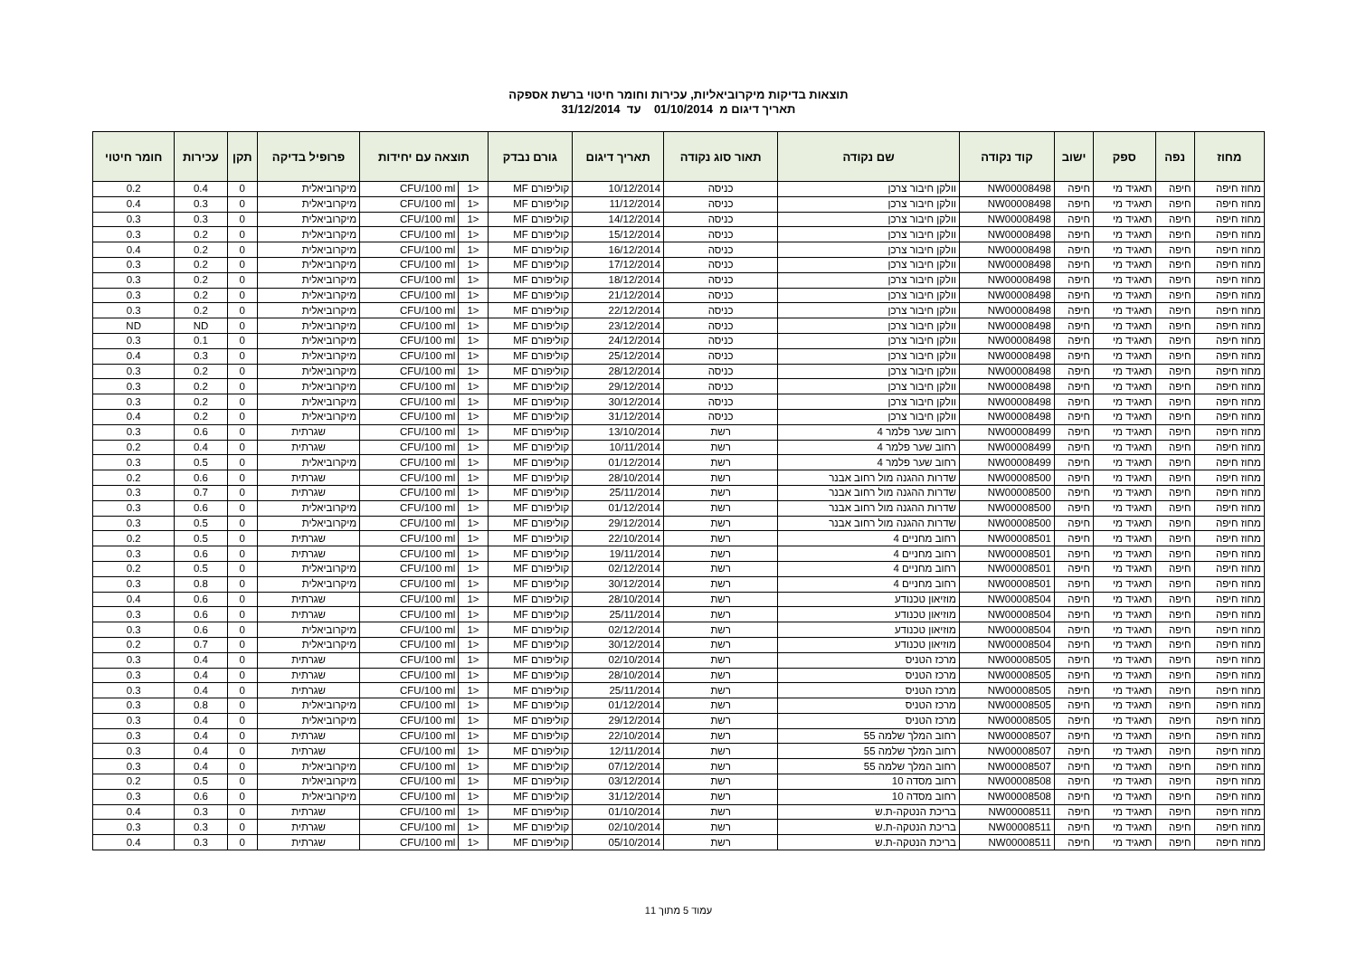תוצאות בדיקות מיקרוביאליות, עכירות וחומר חיטוי ברשת אספקה
תאריך דיגום מ 01/10/2014 עד 31/12/2014
| מחוז | נפה | ספק | ישוב | קוד נקודה | שם נקודה | תאור סוג נקודה | תאריך דיגום | גורם נבדק | תוצאה עם יחידות | | פרופיל בדיקה | תקן | עכירות | חומר חיטוי |
| --- | --- | --- | --- | --- | --- | --- | --- | --- | --- | --- | --- | --- | --- | --- |
| מחוז חיפה | חיפה | תאגיד מי | חיפה | NW00008498 | וולקן חיבור צרכן | כניסה | 10/12/2014 | קוליפורם MF | <1 | CFU/100 ml | מיקרוביאלית | 0 | 0.4 | 0.2 |
| מחוז חיפה | חיפה | תאגיד מי | חיפה | NW00008498 | וולקן חיבור צרכן | כניסה | 11/12/2014 | קוליפורם MF | <1 | CFU/100 ml | מיקרוביאלית | 0 | 0.3 | 0.4 |
| מחוז חיפה | חיפה | תאגיד מי | חיפה | NW00008498 | וולקן חיבור צרכן | כניסה | 14/12/2014 | קוליפורם MF | <1 | CFU/100 ml | מיקרוביאלית | 0 | 0.3 | 0.3 |
| מחוז חיפה | חיפה | תאגיד מי | חיפה | NW00008498 | וולקן חיבור צרכן | כניסה | 15/12/2014 | קוליפורם MF | <1 | CFU/100 ml | מיקרוביאלית | 0 | 0.2 | 0.3 |
| מחוז חיפה | חיפה | תאגיד מי | חיפה | NW00008498 | וולקן חיבור צרכן | כניסה | 16/12/2014 | קוליפורם MF | <1 | CFU/100 ml | מיקרוביאלית | 0 | 0.2 | 0.4 |
| מחוז חיפה | חיפה | תאגיד מי | חיפה | NW00008498 | וולקן חיבור צרכן | כניסה | 17/12/2014 | קוליפורם MF | <1 | CFU/100 ml | מיקרוביאלית | 0 | 0.2 | 0.3 |
| מחוז חיפה | חיפה | תאגיד מי | חיפה | NW00008498 | וולקן חיבור צרכן | כניסה | 18/12/2014 | קוליפורם MF | <1 | CFU/100 ml | מיקרוביאלית | 0 | 0.2 | 0.3 |
| מחוז חיפה | חיפה | תאגיד מי | חיפה | NW00008498 | וולקן חיבור צרכן | כניסה | 21/12/2014 | קוליפורם MF | <1 | CFU/100 ml | מיקרוביאלית | 0 | 0.2 | 0.3 |
| מחוז חיפה | חיפה | תאגיד מי | חיפה | NW00008498 | וולקן חיבור צרכן | כניסה | 22/12/2014 | קוליפורם MF | <1 | CFU/100 ml | מיקרוביאלית | 0 | 0.2 | 0.3 |
| מחוז חיפה | חיפה | תאגיד מי | חיפה | NW00008498 | וולקן חיבור צרכן | כניסה | 23/12/2014 | קוליפורם MF | <1 | CFU/100 ml | מיקרוביאלית | 0 | ND | ND |
| מחוז חיפה | חיפה | תאגיד מי | חיפה | NW00008498 | וולקן חיבור צרכן | כניסה | 24/12/2014 | קוליפורם MF | <1 | CFU/100 ml | מיקרוביאלית | 0 | 0.1 | 0.3 |
| מחוז חיפה | חיפה | תאגיד מי | חיפה | NW00008498 | וולקן חיבור צרכן | כניסה | 25/12/2014 | קוליפורם MF | <1 | CFU/100 ml | מיקרוביאלית | 0 | 0.3 | 0.4 |
| מחוז חיפה | חיפה | תאגיד מי | חיפה | NW00008498 | וולקן חיבור צרכן | כניסה | 28/12/2014 | קוליפורם MF | <1 | CFU/100 ml | מיקרוביאלית | 0 | 0.2 | 0.3 |
| מחוז חיפה | חיפה | תאגיד מי | חיפה | NW00008498 | וולקן חיבור צרכן | כניסה | 29/12/2014 | קוליפורם MF | <1 | CFU/100 ml | מיקרוביאלית | 0 | 0.2 | 0.3 |
| מחוז חיפה | חיפה | תאגיד מי | חיפה | NW00008498 | וולקן חיבור צרכן | כניסה | 30/12/2014 | קוליפורם MF | <1 | CFU/100 ml | מיקרוביאלית | 0 | 0.2 | 0.3 |
| מחוז חיפה | חיפה | תאגיד מי | חיפה | NW00008498 | וולקן חיבור צרכן | כניסה | 31/12/2014 | קוליפורם MF | <1 | CFU/100 ml | מיקרוביאלית | 0 | 0.2 | 0.4 |
| מחוז חיפה | חיפה | תאגיד מי | חיפה | NW00008499 | רחוב שער פלמר 4 | רשת | 13/10/2014 | קוליפורם MF | <1 | CFU/100 ml | שגרתית | 0 | 0.6 | 0.3 |
| מחוז חיפה | חיפה | תאגיד מי | חיפה | NW00008499 | רחוב שער פלמר 4 | רשת | 10/11/2014 | קוליפורם MF | <1 | CFU/100 ml | שגרתית | 0 | 0.4 | 0.2 |
| מחוז חיפה | חיפה | תאגיד מי | חיפה | NW00008499 | רחוב שער פלמר 4 | רשת | 01/12/2014 | קוליפורם MF | <1 | CFU/100 ml | מיקרוביאלית | 0 | 0.5 | 0.3 |
| מחוז חיפה | חיפה | תאגיד מי | חיפה | NW00008500 | שדרות ההגנה מול רחוב אבנר | רשת | 28/10/2014 | קוליפורם MF | <1 | CFU/100 ml | שגרתית | 0 | 0.6 | 0.2 |
| מחוז חיפה | חיפה | תאגיד מי | חיפה | NW00008500 | שדרות ההגנה מול רחוב אבנר | רשת | 25/11/2014 | קוליפורם MF | <1 | CFU/100 ml | שגרתית | 0 | 0.7 | 0.3 |
| מחוז חיפה | חיפה | תאגיד מי | חיפה | NW00008500 | שדרות ההגנה מול רחוב אבנר | רשת | 01/12/2014 | קוליפורם MF | <1 | CFU/100 ml | מיקרוביאלית | 0 | 0.6 | 0.3 |
| מחוז חיפה | חיפה | תאגיד מי | חיפה | NW00008500 | שדרות ההגנה מול רחוב אבנר | רשת | 29/12/2014 | קוליפורם MF | <1 | CFU/100 ml | מיקרוביאלית | 0 | 0.5 | 0.3 |
| מחוז חיפה | חיפה | תאגיד מי | חיפה | NW00008501 | רחוב מחניים 4 | רשת | 22/10/2014 | קוליפורם MF | <1 | CFU/100 ml | שגרתית | 0 | 0.5 | 0.2 |
| מחוז חיפה | חיפה | תאגיד מי | חיפה | NW00008501 | רחוב מחניים 4 | רשת | 19/11/2014 | קוליפורם MF | <1 | CFU/100 ml | שגרתית | 0 | 0.6 | 0.3 |
| מחוז חיפה | חיפה | תאגיד מי | חיפה | NW00008501 | רחוב מחניים 4 | רשת | 02/12/2014 | קוליפורם MF | <1 | CFU/100 ml | מיקרוביאלית | 0 | 0.5 | 0.2 |
| מחוז חיפה | חיפה | תאגיד מי | חיפה | NW00008501 | רחוב מחניים 4 | רשת | 30/12/2014 | קוליפורם MF | <1 | CFU/100 ml | מיקרוביאלית | 0 | 0.8 | 0.3 |
| מחוז חיפה | חיפה | תאגיד מי | חיפה | NW00008504 | מוזיאון טכנודע | רשת | 28/10/2014 | קוליפורם MF | <1 | CFU/100 ml | שגרתית | 0 | 0.6 | 0.4 |
| מחוז חיפה | חיפה | תאגיד מי | חיפה | NW00008504 | מוזיאון טכנודע | רשת | 25/11/2014 | קוליפורם MF | <1 | CFU/100 ml | שגרתית | 0 | 0.6 | 0.3 |
| מחוז חיפה | חיפה | תאגיד מי | חיפה | NW00008504 | מוזיאון טכנודע | רשת | 02/12/2014 | קוליפורם MF | <1 | CFU/100 ml | מיקרוביאלית | 0 | 0.6 | 0.3 |
| מחוז חיפה | חיפה | תאגיד מי | חיפה | NW00008504 | מוזיאון טכנודע | רשת | 30/12/2014 | קוליפורם MF | <1 | CFU/100 ml | מיקרוביאלית | 0 | 0.7 | 0.2 |
| מחוז חיפה | חיפה | תאגיד מי | חיפה | NW00008505 | מרכז הטניס | רשת | 02/10/2014 | קוליפורם MF | <1 | CFU/100 ml | שגרתית | 0 | 0.4 | 0.3 |
| מחוז חיפה | חיפה | תאגיד מי | חיפה | NW00008505 | מרכז הטניס | רשת | 28/10/2014 | קוליפורם MF | <1 | CFU/100 ml | שגרתית | 0 | 0.4 | 0.3 |
| מחוז חיפה | חיפה | תאגיד מי | חיפה | NW00008505 | מרכז הטניס | רשת | 25/11/2014 | קוליפורם MF | <1 | CFU/100 ml | שגרתית | 0 | 0.4 | 0.3 |
| מחוז חיפה | חיפה | תאגיד מי | חיפה | NW00008505 | מרכז הטניס | רשת | 01/12/2014 | קוליפורם MF | <1 | CFU/100 ml | מיקרוביאלית | 0 | 0.8 | 0.3 |
| מחוז חיפה | חיפה | תאגיד מי | חיפה | NW00008505 | מרכז הטניס | רשת | 29/12/2014 | קוליפורם MF | <1 | CFU/100 ml | מיקרוביאלית | 0 | 0.4 | 0.3 |
| מחוז חיפה | חיפה | תאגיד מי | חיפה | NW00008507 | רחוב המלך שלמה 55 | רשת | 22/10/2014 | קוליפורם MF | <1 | CFU/100 ml | שגרתית | 0 | 0.4 | 0.3 |
| מחוז חיפה | חיפה | תאגיד מי | חיפה | NW00008507 | רחוב המלך שלמה 55 | רשת | 12/11/2014 | קוליפורם MF | <1 | CFU/100 ml | שגרתית | 0 | 0.4 | 0.3 |
| מחוז חיפה | חיפה | תאגיד מי | חיפה | NW00008507 | רחוב המלך שלמה 55 | רשת | 07/12/2014 | קוליפורם MF | <1 | CFU/100 ml | מיקרוביאלית | 0 | 0.4 | 0.3 |
| מחוז חיפה | חיפה | תאגיד מי | חיפה | NW00008508 | רחוב מסדה 10 | רשת | 03/12/2014 | קוליפורם MF | <1 | CFU/100 ml | מיקרוביאלית | 0 | 0.5 | 0.2 |
| מחוז חיפה | חיפה | תאגיד מי | חיפה | NW00008508 | רחוב מסדה 10 | רשת | 31/12/2014 | קוליפורם MF | <1 | CFU/100 ml | מיקרוביאלית | 0 | 0.6 | 0.3 |
| מחוז חיפה | חיפה | תאגיד מי | חיפה | NW00008511 | בריכת הנטקה-ת.ש | רשת | 01/10/2014 | קוליפורם MF | <1 | CFU/100 ml | שגרתית | 0 | 0.3 | 0.4 |
| מחוז חיפה | חיפה | תאגיד מי | חיפה | NW00008511 | בריכת הנטקה-ת.ש | רשת | 02/10/2014 | קוליפורם MF | <1 | CFU/100 ml | שגרתית | 0 | 0.3 | 0.3 |
| מחוז חיפה | חיפה | תאגיד מי | חיפה | NW00008511 | בריכת הנטקה-ת.ש | רשת | 05/10/2014 | קוליפורם MF | <1 | CFU/100 ml | שגרתית | 0 | 0.3 | 0.4 |
עמוד 5 מתוך 11